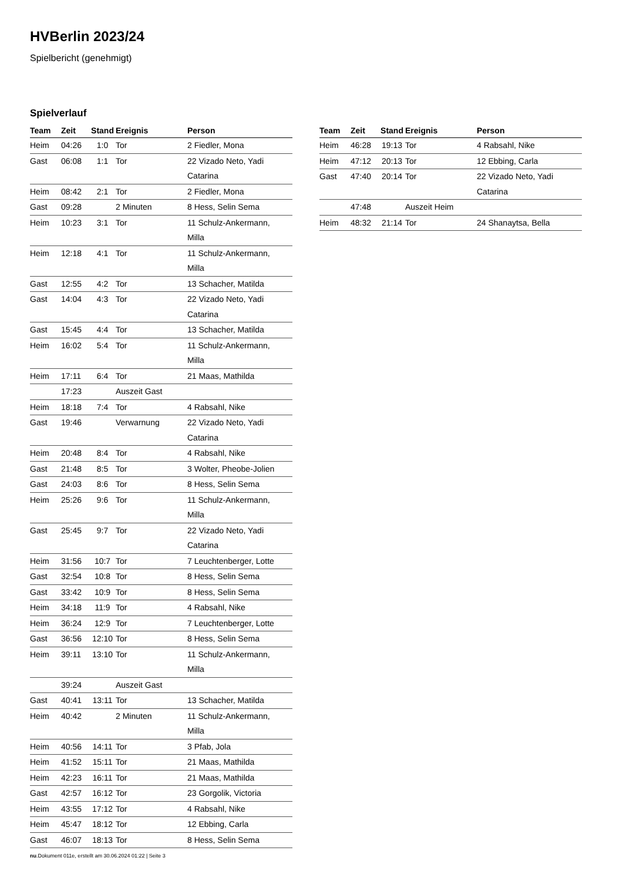HVBerlin 2023/24
Spielbericht (genehmigt)
Spielverlauf
| Team | Zeit | Stand | Ereignis | Person |
| --- | --- | --- | --- | --- |
| Heim | 04:26 | 1:0 | Tor | 2 Fiedler, Mona |
| Gast | 06:08 | 1:1 | Tor | 22 Vizado Neto, Yadi Catarina |
| Heim | 08:42 | 2:1 | Tor | 2 Fiedler, Mona |
| Gast | 09:28 | | 2 Minuten | 8 Hess, Selin Sema |
| Heim | 10:23 | 3:1 | Tor | 11 Schulz-Ankermann, Milla |
| Heim | 12:18 | 4:1 | Tor | 11 Schulz-Ankermann, Milla |
| Gast | 12:55 | 4:2 | Tor | 13 Schacher, Matilda |
| Gast | 14:04 | 4:3 | Tor | 22 Vizado Neto, Yadi Catarina |
| Gast | 15:45 | 4:4 | Tor | 13 Schacher, Matilda |
| Heim | 16:02 | 5:4 | Tor | 11 Schulz-Ankermann, Milla |
| Heim | 17:11 | 6:4 | Tor | 21 Maas, Mathilda |
| | 17:23 | | Auszeit Gast | |
| Heim | 18:18 | 7:4 | Tor | 4 Rabsahl, Nike |
| Gast | 19:46 | | Verwarnung | 22 Vizado Neto, Yadi Catarina |
| Heim | 20:48 | 8:4 | Tor | 4 Rabsahl, Nike |
| Gast | 21:48 | 8:5 | Tor | 3 Wolter, Pheobe-Jolien |
| Gast | 24:03 | 8:6 | Tor | 8 Hess, Selin Sema |
| Heim | 25:26 | 9:6 | Tor | 11 Schulz-Ankermann, Milla |
| Gast | 25:45 | 9:7 | Tor | 22 Vizado Neto, Yadi Catarina |
| Heim | 31:56 | 10:7 | Tor | 7 Leuchtenberger, Lotte |
| Gast | 32:54 | 10:8 | Tor | 8 Hess, Selin Sema |
| Gast | 33:42 | 10:9 | Tor | 8 Hess, Selin Sema |
| Heim | 34:18 | 11:9 | Tor | 4 Rabsahl, Nike |
| Heim | 36:24 | 12:9 | Tor | 7 Leuchtenberger, Lotte |
| Gast | 36:56 | 12:10 | Tor | 8 Hess, Selin Sema |
| Heim | 39:11 | 13:10 | Tor | 11 Schulz-Ankermann, Milla |
| | 39:24 | | Auszeit Gast | |
| Gast | 40:41 | 13:11 | Tor | 13 Schacher, Matilda |
| Heim | 40:42 | | 2 Minuten | 11 Schulz-Ankermann, Milla |
| Heim | 40:56 | 14:11 | Tor | 3 Pfab, Jola |
| Heim | 41:52 | 15:11 | Tor | 21 Maas, Mathilda |
| Heim | 42:23 | 16:11 | Tor | 21 Maas, Mathilda |
| Gast | 42:57 | 16:12 | Tor | 23 Gorgolik, Victoria |
| Heim | 43:55 | 17:12 | Tor | 4 Rabsahl, Nike |
| Heim | 45:47 | 18:12 | Tor | 12 Ebbing, Carla |
| Gast | 46:07 | 18:13 | Tor | 8 Hess, Selin Sema |
| Team | Zeit | Stand | Ereignis | Person |
| --- | --- | --- | --- | --- |
| Heim | 46:28 | 19:13 | Tor | 4 Rabsahl, Nike |
| Heim | 47:12 | 20:13 | Tor | 12 Ebbing, Carla |
| Gast | 47:40 | 20:14 | Tor | 22 Vizado Neto, Yadi Catarina |
| | 47:48 | | Auszeit Heim | |
| Heim | 48:32 | 21:14 | Tor | 24 Shanaytsa, Bella |
nu.Dokument 011e, erstellt am 30.06.2024 01:22 | Seite 3